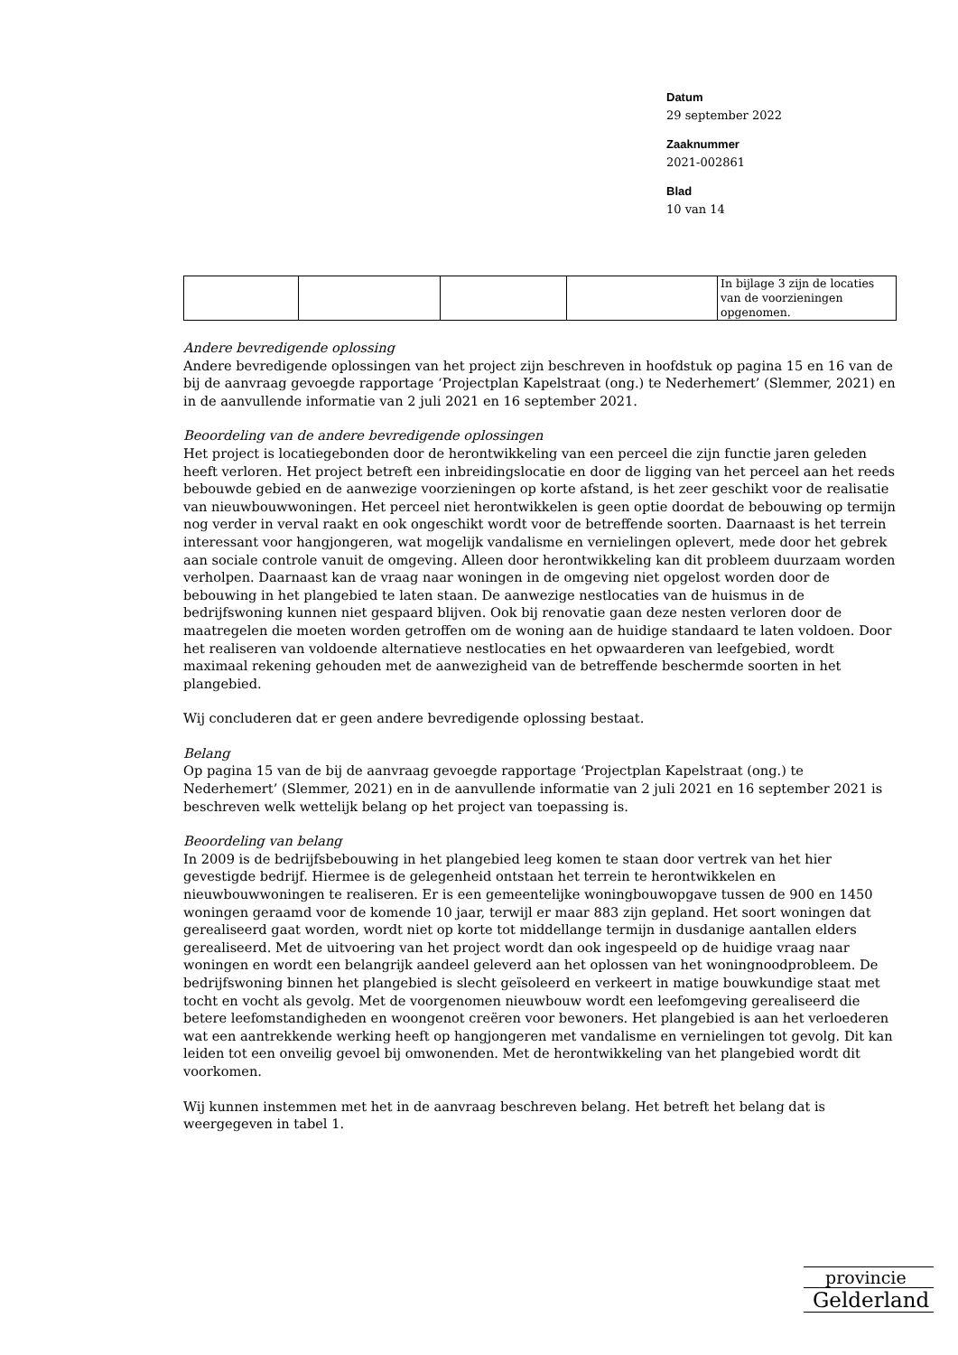Datum
29 september 2022
Zaaknummer
2021-002861
Blad
10 van 14
| | | | | In bijlage 3 zijn de locaties van de voorzieningen opgenomen. |
Andere bevredigende oplossing
Andere bevredigende oplossingen van het project zijn beschreven in hoofdstuk op pagina 15 en 16 van de bij de aanvraag gevoegde rapportage ‘Projectplan Kapelstraat (ong.) te Nederhemert’ (Slemmer, 2021) en in de aanvullende informatie van 2 juli 2021 en 16 september 2021.
Beoordeling van de andere bevredigende oplossingen
Het project is locatiegebonden door de herontwikkeling van een perceel die zijn functie jaren geleden heeft verloren. Het project betreft een inbreidingslocatie en door de ligging van het perceel aan het reeds bebouwde gebied en de aanwezige voorzieningen op korte afstand, is het zeer geschikt voor de realisatie van nieuwbouwwoningen. Het perceel niet herontwikkelen is geen optie doordat de bebouwing op termijn nog verder in verval raakt en ook ongeschikt wordt voor de betreffende soorten. Daarnaast is het terrein interessant voor hangjongeren, wat mogelijk vandalisme en vernielingen oplevert, mede door het gebrek aan sociale controle vanuit de omgeving. Alleen door herontwikkeling kan dit probleem duurzaam worden verholpen. Daarnaast kan de vraag naar woningen in de omgeving niet opgelost worden door de bebouwing in het plangebied te laten staan. De aanwezige nestlocaties van de huismus in de bedrijfswoning kunnen niet gespaard blijven. Ook bij renovatie gaan deze nesten verloren door de maatregelen die moeten worden getroffen om de woning aan de huidige standaard te laten voldoen. Door het realiseren van voldoende alternatieve nestlocaties en het opwaarderen van leefgebied, wordt maximaal rekening gehouden met de aanwezigheid van de betreffende beschermde soorten in het plangebied.
Wij concluderen dat er geen andere bevredigende oplossing bestaat.
Belang
Op pagina 15 van de bij de aanvraag gevoegde rapportage ‘Projectplan Kapelstraat (ong.) te Nederhemert’ (Slemmer, 2021) en in de aanvullende informatie van 2 juli 2021 en 16 september 2021 is beschreven welk wettelijk belang op het project van toepassing is.
Beoordeling van belang
In 2009 is de bedrijfsbebouwing in het plangebied leeg komen te staan door vertrek van het hier gevestigde bedrijf. Hiermee is de gelegenheid ontstaan het terrein te herontwikkelen en nieuwbouwwoningen te realiseren. Er is een gemeentelijke woningbouwopgave tussen de 900 en 1450 woningen geraamd voor de komende 10 jaar, terwijl er maar 883 zijn gepland. Het soort woningen dat gerealiseerd gaat worden, wordt niet op korte tot middellange termijn in dusdanige aantallen elders gerealiseerd. Met de uitvoering van het project wordt dan ook ingespeeld op de huidige vraag naar woningen en wordt een belangrijk aandeel geleverd aan het oplossen van het woningnoodprobleem. De bedrijfswoning binnen het plangebied is slecht geïsoleerd en verkeert in matige bouwkundige staat met tocht en vocht als gevolg. Met de voorgenomen nieuwbouw wordt een leefomgeving gerealiseerd die betere leefomstandigheden en woongenot creëren voor bewoners. Het plangebied is aan het verloederen wat een aantrekkende werking heeft op hangjongeren met vandalisme en vernielingen tot gevolg. Dit kan leiden tot een onveilig gevoel bij omwonenden. Met de herontwikkeling van het plangebied wordt dit voorkomen.
Wij kunnen instemmen met het in de aanvraag beschreven belang. Het betreft het belang dat is weergegeven in tabel 1.
provincie
Gelderland